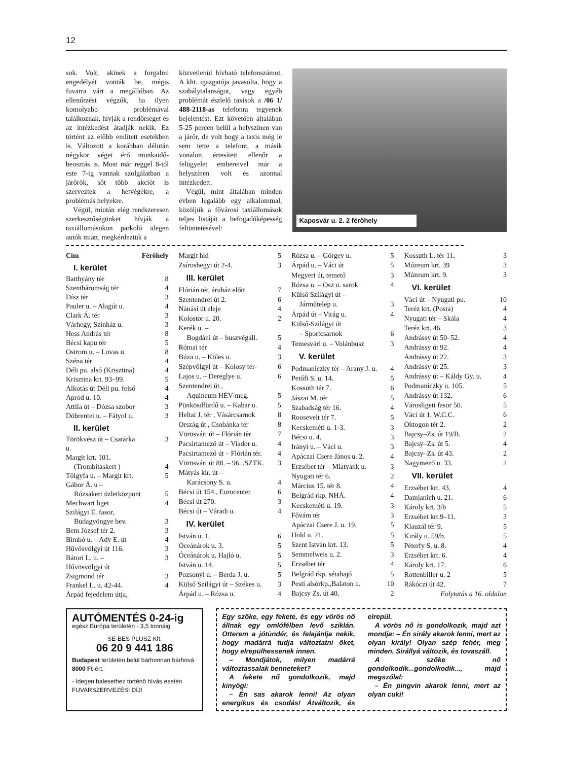12
sok. Volt, akinek a forgalmi engedélyét vonták be, mégis fuvarra várt a megállóban. Az ellenőrzést végzők, ha ilyen komolyabb problémával találkoznak, hívják a rendőrséget és az intézkedést átadják nekik. Ez történt az előbb említett esetekben is. Változott a korábban délután négykor véget érő munkaidő-beosztás is. Most már reggel 8-tól este 7-ig vannak szolgálatban a járőrök, sőt több akciót is szerveztek a hétvégékre, a problémás helyekre.
Végül, miután elég rendszeresen szerkesztőségünket hívják a taxiállomásokon parkoló idegen autók miatt, megkérdeztük a
közvetlenül hívható telefonszámot. A kht. igazgatója javasolta, hogy a szabálytalanságot, vagy egyéb problémát észlelő taxisok a /06 1/ 488-2118-as telefonra tegyenek bejelentést. Ezt követően általában 5-25 percen belül a helyszínen van a járőr, de volt hogy a taxis még le sem tette a telefont, a másik vonalon értesített ellenőr a felügyelet embereivel már a helyszínen volt és azonnal intézkedett.
Végül, mint általában minden évben legalább egy alkalommal, közöljük a fővárosi taxiállomások teljes listáját a befogadóképesség feltüntetésével:
Kaposvár u. 2. 2 férőhely
| Cím | Férőhely |
| I. kerület | |
| Batthyány tér | 8 |
| Szentháromság tér | 4 |
| Dísz tér | 3 |
| Pauler u. – Alagút u. | 4 |
| Clark Á. tér | 3 |
| Várhegy, Színház u. | 3 |
| Hess András tér | 8 |
| Bécsi kapu tér | 5 |
| Ostrom u. – Lovas u. | 8 |
| Széna tér | 4 |
| Déli pu. alsó (Krisztina) | 4 |
| Krisztina krt. 93–99. | 5 |
| Alkotás út Déli pu. felső | 4 |
| Apród u. 10. | 4 |
| Attila út – Dózsa szobor | 3 |
| Döbrentei u. – Fátyol u. | 3 |
| II. kerület | |
| Törökvész út – Csatárka u. | 3 |
| Margit krt. 101. | |
| (Trombitáskert ) | 4 |
| Tölgyfa u. – Margit krt. | 5 |
| Gábor Á. u – | |
| Rózsakert üzletközpont | 5 |
| Mechwart liget | 4 |
| Szilágyi E. fasor, | |
| Budagyöngye bev. | 3 |
| Bem József tér 2. | 3 |
| Bimbó u. – Ady E. út | 4 |
| Hűvösvölgyi út 116. | 3 |
| Bátori L. u. – Hűvösvölgyi út | 3 |
| Zsigmond tér | 3 |
| Frankel L. u. 42-44. | 4 |
| Árpád fejedelem útja, | |
| Margit híd | 5 |
| Zsíroshegyi út 2-4. | 3 |
| III. kerület | |
| Flórián tér, áruház előtt | 7 |
| Szentendrei út 2. | 6 |
| Nánási út eleje | 4 |
| Kolostor u. 20. | 2 |
| Kerék u. – | |
| Bogdáni út – buszvégáll. | 5 |
| Római tér | 4 |
| Búza u. – Köles u. | 3 |
| Szépvölgyi út – Kolosy tér- | 6 |
| Lajos u. – Dereglye u. | 6 |
| Szentendrei út , | |
| Aquincum HÉV-meg. | 5 |
| Pünkösdfürdő u. – Kabar u. | 5 |
| Heltai J. tér , Vásárcsarnok | 8 |
| Ország út , Csobánka tér | 8 |
| Vörösvári út – Flórián tér | 7 |
| Pacsirtamező út – Viador u. | 4 |
| Pacsirtamező út – Flórián tér. | 4 |
| Vörösvári út 88. – 96. ,SZTK. | 3 |
| Mátyás kir. út – | |
| Karácsony S. u. | 4 |
| Bécsi út 154., Eurocenter | 6 |
| Bécsi út 270. | 3 |
| Bécsi út – Váradi u. | 4 |
| IV. kerület | |
| István u. 1. | 6 |
| Óceánárok u. 3. | 5 |
| Óceánárok u. Hajló u. | 5 |
| István u. 14. | 5 |
| Pozsonyi u. – Berda J. u. | 5 |
| Külső Szilágyi út – Székes u. | 3 |
| Árpád u. – Rózsa u. | 4 |
| Rózsa u. – Görgey u. | 5 |
| Árpád u. – Váci út | 5 |
| Megyeri út, temető | 3 |
| Rózsa u. – Osz u. sarok | 4 |
| Külső Szilágyi út – | |
| Járműtelep u. | 3 |
| Árpád út – Virág u. | 4 |
| Külső-Szilágyi út | |
| – Sportcsarnok | 6 |
| Temesvári u. – Volánbusz | 3 |
| V. kerület | |
| Podmaniczky tér – Arany J. u. | 4 |
| Petőfi S. u. 14. | 5 |
| Kossuth tér 7. | 6 |
| Jászai M. tér | 5 |
| Szabadság tér 16. | 4 |
| Roosevelt tér 7. | 5 |
| Kecskeméti u. 1-3. | 3 |
| Bécsi u. 4. | 3 |
| Irányi u. – Váci u. | 3 |
| Apáczai Csere János u. 2. | 4 |
| Erzsébet tér – Miatyánk u. | 3 |
| Nyugati tér 6. | 2 |
| Március 15. tér 8. | 4 |
| Belgrád rkp. NHÁ. | 4 |
| Kecskeméti u. 19. | 3 |
| Fővám tér | 3 |
| Apáczai Csere J. u. 19. | 5 |
| Hold u. 21. | 5 |
| Szent István krt. 13. | 5 |
| Semmelweis u. 2. | 3 |
| Erzsébet tér | 4 |
| Belgrád rkp. sétahajó | 5 |
| Pesti alsórkp.,Balaton u. | 10 |
| Bajcsy Zs. út 40. | 2 |
| Kossuth L. tér 11. | 3 |
| Múzeum krt. 39 | 3 |
| Múzeum krt. 9. | 3 |
| VI. kerület | |
| Váci út – Nyugati pu. | 10 |
| Teréz krt. (Posta) | 4 |
| Nyugati tér – Skála | 4 |
| Teréz krt. 46. | 3 |
| Andrássy út 50–52. | 4 |
| Andrássy út 92. | 4 |
| Andrássy út 22. | 3 |
| Andrássy út 25. | 3 |
| Andrássy út – Káldy Gy. u. | 4 |
| Podmaniczky u. 105. | 5 |
| Andrássy út 132. | 6 |
| Városligeti fasor 50. | 5 |
| Váci út 1. W.C.C. | 6 |
| Oktogon tér 2. | 2 |
| Bajcsy–Zs. út 19/B. | 2 |
| Bajcsy–Zs. út 5. | 4 |
| Bajcsy–Zs. út 43. | 2 |
| Nagymező u. 33. | 2 |
| VII. kerület | |
| Erzsébet krt. 43. | 4 |
| Damjanich u. 21. | 6 |
| Károly krt. 3/b | 5 |
| Erzsébet krt.9–11. | 3 |
| Klauzál tér 9. | 5 |
| Király u. 59/b. | 5 |
| Péterfy S. u. 8. | 4 |
| Erzsébet krt. 6. | 4 |
| Károly krt. 17. | 6 |
| Rottenbiller u. 2 | 5 |
| Rákóczi út 42. | 7 |
| Folytatás a 16. oldalon | |
AUTÓMENTÉS 0-24-ig
egész Európa területén - 3,5 tonnáig
SE-BES PLUSZ Kft.
06 20 9 441 186
Budapest területén belül bárhonnan bárhová 8000 Ft-ért.
- Idegen balesethez történő hívás esetén FUVARSZERVEZÉSI DÍJ!
Egy szőke, egy fekete, és egy vörös nő állnak egy omlófélben levő sziklán. Otterem a jótündér, és felajánlja nekik, hogy madárrá tudja változtatni őket, hogy elrepülhessenek innen.
– Mondjátok, milyen madárrá változtassalak benneteket?
A fekete nő gondolkozik, majd kinyögi:
– Én sas akarok lenni! Az olyan energikus és csodás! Átváltozik, és elrepül.
A vörös nő is gondolkozik, majd azt mondja: – Én sirály akarok lenni, mert az olyan király! Olyan szép fehér, meg minden. Sirállyá változik, és tovaszáll.
A szőke nő gondolkodik...gondolkodik..., majd megszólal:
– Én pingvin akarok lenni, mert az olyan cuki!